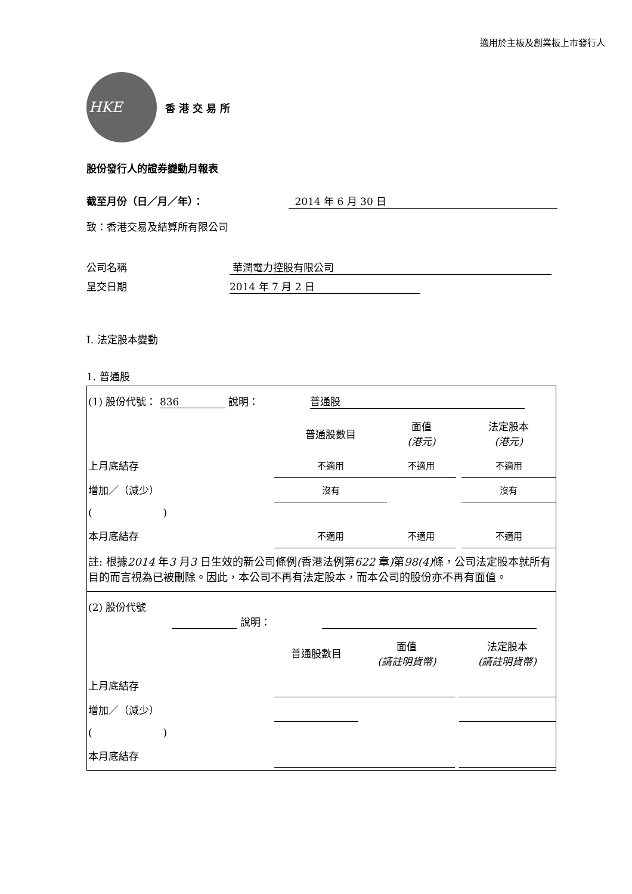適用於主板及創業板上市發行人
HKE
香港交易所
股份發行人的證券變動月報表
截至月份（日／月／年）： 2014 年 6 月 30 日
致：香港交易及結算所有限公司
公司名稱 華潤電力控股有限公司
呈交日期 2014 年 7 月 2 日
I. 法定股本變動
1. 普通股
| (1) 股份代號： 836 說明： 普通股 | | | | |
| | 普通股數目 | 面值 (港元) | | 法定股本 (港元) |
| 上月底結存 | 不適用 | 不適用 | | 不適用 |
| 增加／（減少） | 沒有 | | | 沒有 |
| ( ) | | | | |
| 本月底結存 | 不適用 | 不適用 | | 不適用 |
| 註: 根據 2014 年 3 月 3 日生效的新公司條例 ( 香港法例第 622 章 ) 第 98(4) 條，公司法定股本就所有目的而言視為已被刪除。因此，本公司不再有法定股本，而本公司的股份亦不再有面值。 | | | | |
| (2) 股份代號 說明： | | | | |
| | 普通股數目 | 面值 (請註明貨幣) | | 法定股本 (請註明貨幣) |
| 上月底結存 | | | | |
| 增加／（減少） | | | | |
| ( ) | | | | |
| 本月底結存 | | | | |